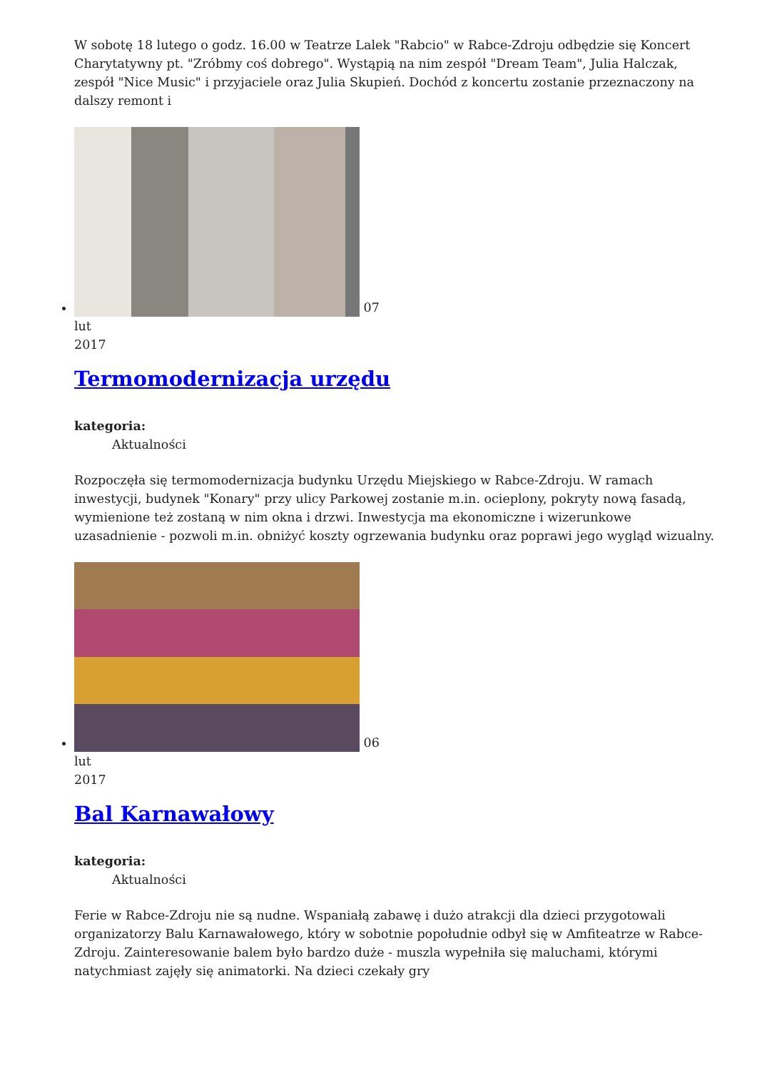W sobotę 18 lutego o godz. 16.00 w Teatrze Lalek "Rabcio" w Rabce-Zdroju odbędzie się Koncert Charytatywny pt. "Zróbmy coś dobrego". Wystąpią na nim zespół "Dream Team", Julia Halczak, zespół "Nice Music" i przyjaciele oraz Julia Skupień. Dochód z koncertu zostanie przeznaczony na dalszy remont i
07
lut
2017
Termomodernizacja urzędu
kategoria:
Aktualności
Rozpoczęła się termomodernizacja budynku Urzędu Miejskiego w Rabce-Zdroju. W ramach inwestycji, budynek "Konary" przy ulicy Parkowej zostanie m.in. ocieplony, pokryty nową fasadą, wymienione też zostaną w nim okna i drzwi. Inwestycja ma ekonomiczne i wizerunkowe uzasadnienie - pozwoli m.in. obniżyć koszty ogrzewania budynku oraz poprawi jego wygląd wizualny.
06
lut
2017
Bal Karnawałowy
kategoria:
Aktualności
Ferie w Rabce-Zdroju nie są nudne. Wspaniałą zabawę i dużo atrakcji dla dzieci przygotowali organizatorzy Balu Karnawałowego, który w sobotnie popołudnie odbył się w Amfiteatrze w Rabce-Zdroju. Zainteresowanie balem było bardzo duże - muszla wypełniła się maluchami, którymi natychmiast zajęły się animatorki. Na dzieci czekały gry